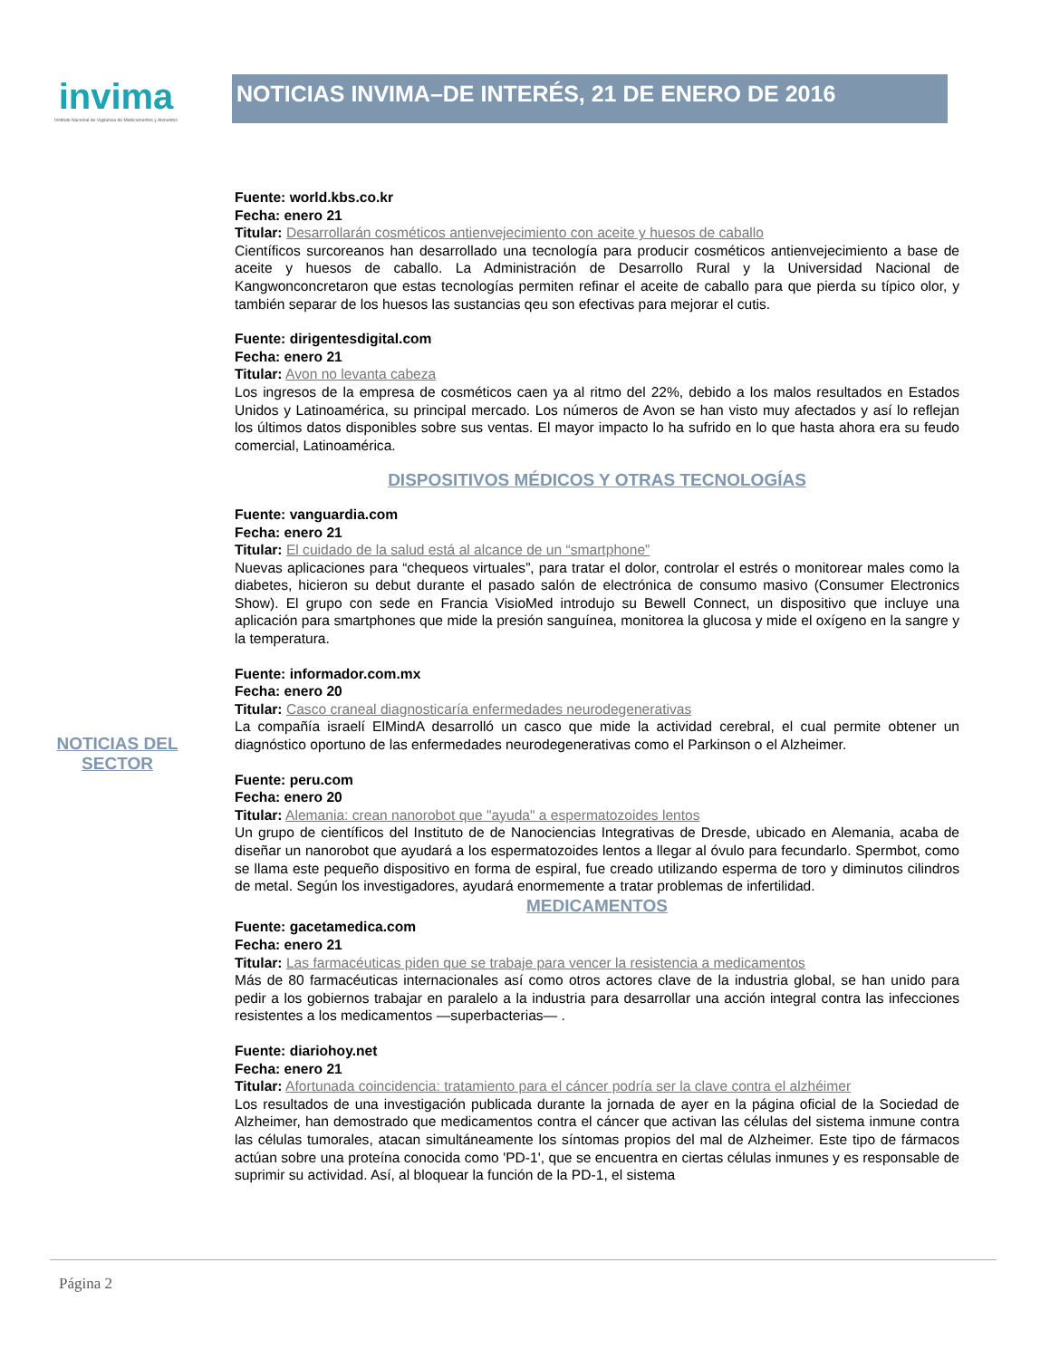invima
Instituto Nacional de Vigilancia de Medicamentos y Alimentos
NOTICIAS INVIMA–DE INTERÉS, 21 DE ENERO DE 2016
NOTICIAS DEL
SECTOR
Fuente: world.kbs.co.kr
Fecha: enero 21
Titular: Desarrollarán cosméticos antienvejecimiento con aceite y huesos de caballo
Científicos surcoreanos han desarrollado una tecnología para producir cosméticos antienvejecimiento a base de aceite y huesos de caballo. La Administración de Desarrollo Rural y la Universidad Nacional de Kangwonconcretaron que estas tecnologías permiten refinar el aceite de caballo para que pierda su típico olor, y también separar de los huesos las sustancias qeu son efectivas para mejorar el cutis.
Fuente: dirigentesdigital.com
Fecha: enero 21
Titular: Avon no levanta cabeza
Los ingresos de la empresa de cosméticos caen ya al ritmo del 22%, debido a los malos resultados en Estados Unidos y Latinoamérica, su principal mercado. Los números de Avon se han visto muy afectados y así lo reflejan los últimos datos disponibles sobre sus ventas. El mayor impacto lo ha sufrido en lo que hasta ahora era su feudo comercial, Latinoamérica.
DISPOSITIVOS MÉDICOS Y OTRAS TECNOLOGÍAS
Fuente: vanguardia.com
Fecha: enero 21
Titular: El cuidado de la salud está al alcance de un “smartphone”
Nuevas aplicaciones para “chequeos virtuales”, para tratar el dolor, controlar el estrés o monitorear males como la diabetes, hicieron su debut durante el pasado salón de electrónica de consumo masivo (Consumer Electronics Show). El grupo con sede en Francia VisioMed introdujo su Bewell Connect, un dispositivo que incluye una aplicación para smartphones que mide la presión sanguínea, monitorea la glucosa y mide el oxígeno en la sangre y la temperatura.
Fuente: informador.com.mx
Fecha: enero 20
Titular: Casco craneal diagnosticaría enfermedades neurodegenerativas
La compañía israelí ElMindA desarrolló un casco que mide la actividad cerebral, el cual permite obtener un diagnóstico oportuno de las enfermedades neurodegenerativas como el Parkinson o el Alzheimer.
Fuente: peru.com
Fecha: enero 20
Titular: Alemania: crean nanorobot que "ayuda" a espermatozoides lentos
Un grupo de científicos del Instituto de de Nanociencias Integrativas de Dresde, ubicado en Alemania, acaba de diseñar un nanorobot que ayudará a los espermatozoides lentos a llegar al óvulo para fecundarlo. Spermbot, como se llama este pequeño dispositivo en forma de espiral, fue creado utilizando esperma de toro y diminutos cilindros de metal. Según los investigadores, ayudará enormemente a tratar problemas de infertilidad.
MEDICAMENTOS
Fuente: gacetamedica.com
Fecha: enero 21
Titular: Las farmacéuticas piden que se trabaje para vencer la resistencia a medicamentos
Más de 80 farmacéuticas internacionales así como otros actores clave de la industria global, se han unido para pedir a los gobiernos trabajar en paralelo a la industria para desarrollar una acción integral contra las infecciones resistentes a los medicamentos —superbacterias— .
Fuente: diariohoy.net
Fecha: enero 21
Titular: Afortunada coincidencia: tratamiento para el cáncer podría ser la clave contra el alzhéimer
Los resultados de una investigación publicada durante la jornada de ayer en la página oficial de la Sociedad de Alzheimer, han demostrado que medicamentos contra el cáncer que activan las células del sistema inmune contra las células tumorales, atacan simultáneamente los síntomas propios del mal de Alzheimer. Este tipo de fármacos actúan sobre una proteína conocida como 'PD-1', que se encuentra en ciertas células inmunes y es responsable de suprimir su actividad. Así, al bloquear la función de la PD-1, el sistema
Página 2